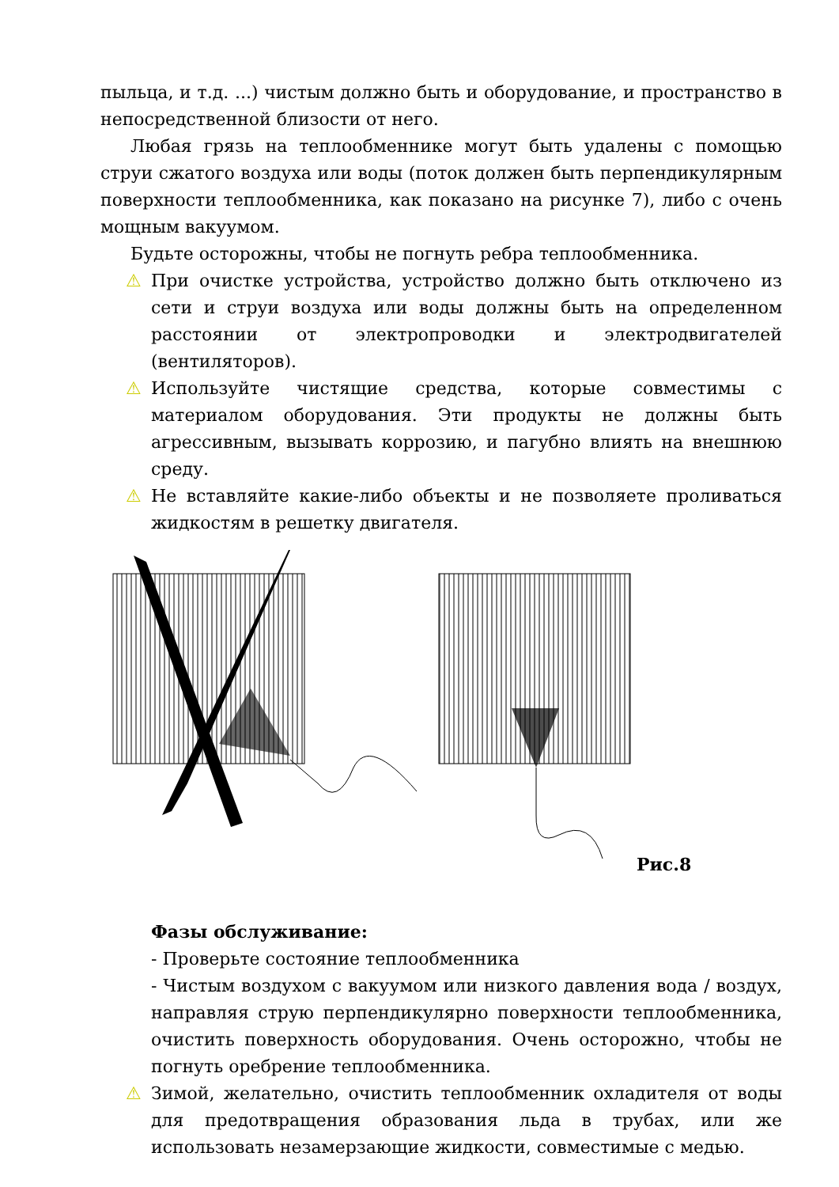пыльца, и т.д. ...) чистым должно быть и оборудование, и пространство в непосредственной близости от него.
Любая грязь на теплообменнике могут быть удалены с помощью струи сжатого воздуха или воды (поток должен быть перпендикулярным поверхности теплообменника, как показано на рисунке 7), либо с очень мощным вакуумом.
Будьте осторожны, чтобы не погнуть ребра теплообменника.
⚠ При очистке устройства, устройство должно быть отключено из сети и струи воздуха или воды должны быть на определенном расстоянии от электропроводки и электродвигателей (вентиляторов).
⚠ Используйте чистящие средства, которые совместимы с материалом оборудования. Эти продукты не должны быть агрессивным, вызывать коррозию, и пагубно влиять на внешнюю среду.
⚠ Не вставляйте какие-либо объекты и не позволяете проливаться жидкостям в решетку двигателя.
Рис.8
Фазы обслуживание:
- Проверьте состояние теплообменника
- Чистым воздухом с вакуумом или низкого давления вода / воздух, направляя струю перпендикулярно поверхности теплообменника, очистить поверхность оборудования. Очень осторожно, чтобы не погнуть оребрение теплообменника.
⚠ Зимой, желательно, очистить теплообменник охладителя от воды для предотвращения образования льда в трубах, или же использовать незамерзающие жидкости, совместимые с медью.